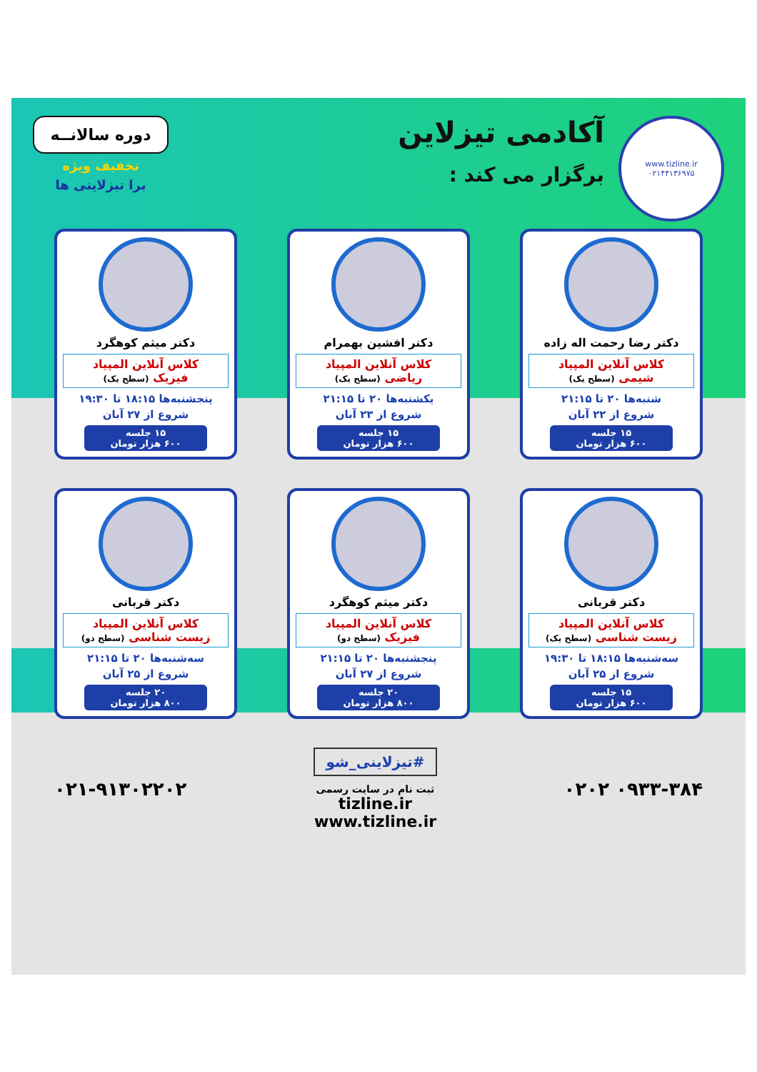www.tizline.ir
۰۲۱۴۴۱۳۶۹۷۵
آکادمی تیزلاین
برگزار می کند :
دوره سالانــه
تخفیف ویژه
برا تیزلاینی ها
دکتر رضا رحمت اله زاده
کلاس آنلاین المپیاد
شیمی (سطح یک)
شنبه‌ها ۲۰ تا ۲۱:۱۵
شروع از ۲۲ آبان
۱۵ جلسه
۶۰۰ هزار تومان
دکتر افشین بهمرام
کلاس آنلاین المپیاد
ریاضی (سطح یک)
یکشنبه‌ها ۲۰ تا ۲۱:۱۵
شروع از ۲۳ آبان
۱۵ جلسه
۶۰۰ هزار تومان
دکتر میثم کوهگرد
کلاس آنلاین المپیاد
فیزیک (سطح یک)
پنجشنبه‌ها ۱۸:۱۵ تا ۱۹:۳۰
شروع از ۲۷ آبان
۱۵ جلسه
۶۰۰ هزار تومان
دکتر قربانی
کلاس آنلاین المپیاد
زیست شناسی (سطح یک)
سه‌شنبه‌ها ۱۸:۱۵ تا ۱۹:۳۰
شروع از ۲۵ آبان
۱۵ جلسه
۶۰۰ هزار تومان
دکتر میثم کوهگرد
کلاس آنلاین المپیاد
فیزیک (سطح دو)
پنجشنبه‌ها ۲۰ تا ۲۱:۱۵
شروع از ۲۷ آبان
۲۰ جلسه
۸۰۰ هزار تومان
دکتر قربانی
کلاس آنلاین المپیاد
زیست شناسی (سطح دو)
سه‌شنبه‌ها ۲۰ تا ۲۱:۱۵
شروع از ۲۵ آبان
۲۰ جلسه
۸۰۰ هزار تومان
۰۹۳۳-۳۸۴ ۰۲۰۲
#تیزلاینی_شو
ثبت نام در سایت رسمی
tizline.ir
www.tizline.ir
۰۲۱-۹۱۳۰۲۲۰۲